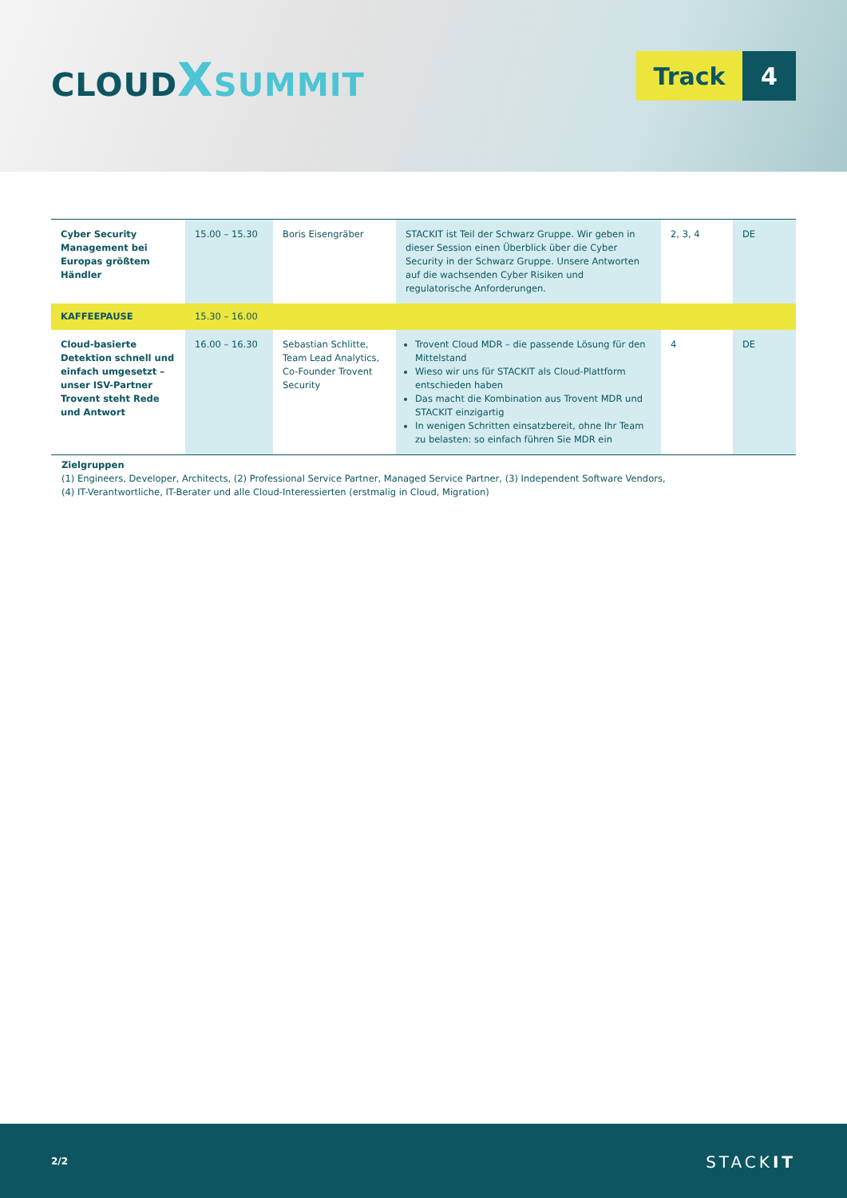CLOUD XSUMMIT
Track 4
| Cyber Security Management bei Europas größtem Händler | 15.00 – 15.30 | Boris Eisengräber | STACKIT ist Teil der Schwarz Gruppe. Wir geben in dieser Session einen Überblick über die Cyber Security in der Schwarz Gruppe. Unsere Antworten auf die wachsenden Cyber Risiken und regulatorische Anforderungen. | 2, 3, 4 | DE |
| KAFFEEPAUSE | 15.30 – 16.00 | | | | |
| Cloud-basierte Detektion schnell und einfach umgesetzt – unser ISV-Partner Trovent steht Rede und Antwort | 16.00 – 16.30 | Sebastian Schlitte, Team Lead Analytics, Co-Founder Trovent Security | Trovent Cloud MDR – die passende Lösung für den Mittelstand Wieso wir uns für STACKIT als Cloud-Plattform entschieden haben Das macht die Kombination aus Trovent MDR und STACKIT einzigartig In wenigen Schritten einsatzbereit, ohne Ihr Team zu belasten: so einfach führen Sie MDR ein | 4 | DE |
Zielgruppen
(1) Engineers, Developer, Architects, (2) Professional Service Partner, Managed Service Partner, (3) Independent Software Vendors,
(4) IT-Verantwortliche, IT-Berater und alle Cloud-Interessierten (erstmalig in Cloud, Migration)
2/2 STACKIT